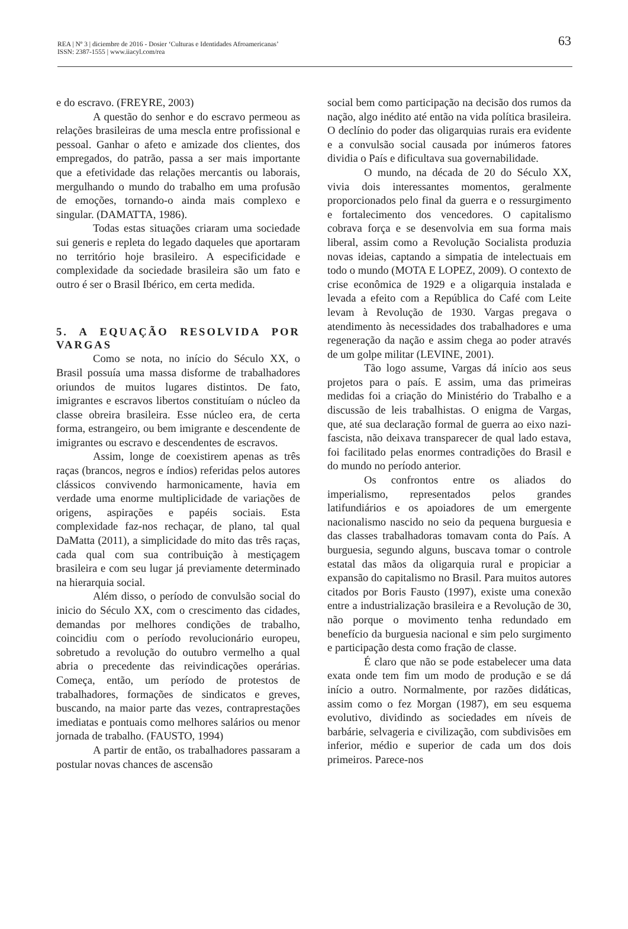REA | Nº 3 | diciembre de 2016 - Dosier ‘Culturas e Identidades Afroamericanas’
ISSN: 2387-1555 | www.iiacyl.com/rea
63
e do escravo. (FREYRE, 2003)
A questão do senhor e do escravo permeou as relações brasileiras de uma mescla entre profissional e pessoal. Ganhar o afeto e amizade dos clientes, dos empregados, do patrão, passa a ser mais importante que a efetividade das relações mercantis ou laborais, mergulhando o mundo do trabalho em uma profusão de emoções, tornando-o ainda mais complexo e singular. (DAMATTA, 1986).
Todas estas situações criaram uma sociedade sui generis e repleta do legado daqueles que aportaram no território hoje brasileiro. A especificidade e complexidade da sociedade brasileira são um fato e outro é ser o Brasil Ibérico, em certa medida.
5. A EQUAÇÃO RESOLVIDA POR VARGAS
Como se nota, no início do Século XX, o Brasil possuía uma massa disforme de trabalhadores oriundos de muitos lugares distintos. De fato, imigrantes e escravos libertos constituíam o núcleo da classe obreira brasileira. Esse núcleo era, de certa forma, estrangeiro, ou bem imigrante e descendente de imigrantes ou escravo e descendentes de escravos.
Assim, longe de coexistirem apenas as três raças (brancos, negros e índios) referidas pelos autores clássicos convivendo harmonicamente, havia em verdade uma enorme multiplicidade de variações de origens, aspirações e papéis sociais. Esta complexidade faz-nos rechaçar, de plano, tal qual DaMatta (2011), a simplicidade do mito das três raças, cada qual com sua contribuição à mestiçagem brasileira e com seu lugar já previamente determinado na hierarquia social.
Além disso, o período de convulsão social do inicio do Século XX, com o crescimento das cidades, demandas por melhores condições de trabalho, coincidiu com o período revolucionário europeu, sobretudo a revolução do outubro vermelho a qual abria o precedente das reivindicações operárias. Começa, então, um período de protestos de trabalhadores, formações de sindicatos e greves, buscando, na maior parte das vezes, contraprestações imediatas e pontuais como melhores salários ou menor jornada de trabalho. (FAUSTO, 1994)
A partir de então, os trabalhadores passaram a postular novas chances de ascensão
social bem como participação na decisão dos rumos da nação, algo inédito até então na vida política brasileira. O declínio do poder das oligarquias rurais era evidente e a convulsão social causada por inúmeros fatores dividia o País e dificultava sua governabilidade.
O mundo, na década de 20 do Século XX, vivia dois interessantes momentos, geralmente proporcionados pelo final da guerra e o ressurgimento e fortalecimento dos vencedores. O capitalismo cobrava força e se desenvolvia em sua forma mais liberal, assim como a Revolução Socialista produzia novas ideias, captando a simpatia de intelectuais em todo o mundo (MOTA E LOPEZ, 2009). O contexto de crise econômica de 1929 e a oligarquia instalada e levada a efeito com a República do Café com Leite levam à Revolução de 1930. Vargas pregava o atendimento às necessidades dos trabalhadores e uma regeneração da nação e assim chega ao poder através de um golpe militar (LEVINE, 2001).
Tão logo assume, Vargas dá início aos seus projetos para o país. E assim, uma das primeiras medidas foi a criação do Ministério do Trabalho e a discussão de leis trabalhistas. O enigma de Vargas, que, até sua declaração formal de guerra ao eixo nazi-fascista, não deixava transparecer de qual lado estava, foi facilitado pelas enormes contradições do Brasil e do mundo no período anterior.
Os confrontos entre os aliados do imperialismo, representados pelos grandes latifundiários e os apoiadores de um emergente nacionalismo nascido no seio da pequena burguesia e das classes trabalhadoras tomavam conta do País. A burguesia, segundo alguns, buscava tomar o controle estatal das mãos da oligarquia rural e propiciar a expansão do capitalismo no Brasil. Para muitos autores citados por Boris Fausto (1997), existe uma conexão entre a industrialização brasileira e a Revolução de 30, não porque o movimento tenha redundado em benefício da burguesia nacional e sim pelo surgimento e participação desta como fração de classe.
É claro que não se pode estabelecer uma data exata onde tem fim um modo de produção e se dá início a outro. Normalmente, por razões didáticas, assim como o fez Morgan (1987), em seu esquema evolutivo, dividindo as sociedades em níveis de barbárie, selvageria e civilização, com subdivisões em inferior, médio e superior de cada um dos dois primeiros. Parece-nos